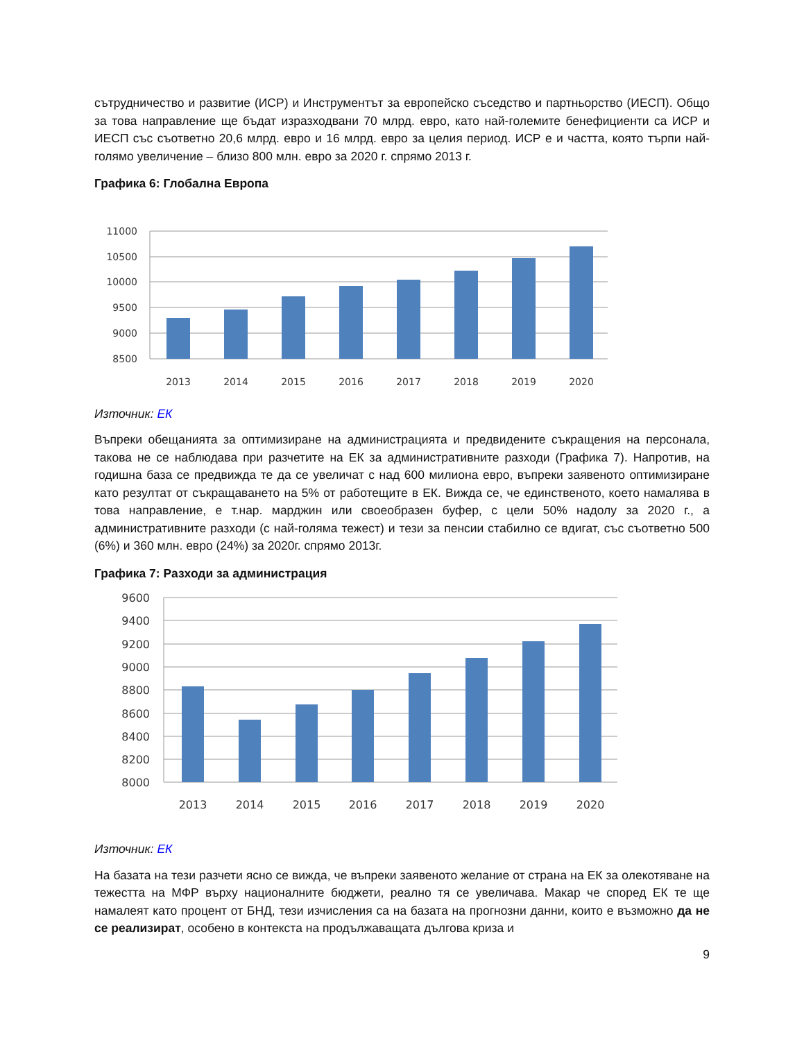сътрудничество и развитие (ИСР) и Инструментът за европейско съседство и партньорство (ИЕСП). Общо за това направление ще бъдат изразходвани 70 млрд. евро, като най-големите бенефициенти са ИСР и ИЕСП със съответно 20,6 млрд. евро и 16 млрд. евро за целия период. ИСР е и частта, която търпи най-голямо увеличение – близо 800 млн. евро за 2020 г. спрямо 2013 г.
Графика 6: Глобална Европа
11000
10500
10000
9500
9000
8500
2013
2014
2015
2016
2017
2018
2019
2020
Източник: ЕК
Въпреки обещанията за оптимизиране на администрацията и предвидените съкращения на персонала, такова не се наблюдава при разчетите на ЕК за административните разходи (Графика 7). Напротив, на годишна база се предвижда те да се увеличат с над 600 милиона евро, въпреки заявеното оптимизиране като резултат от съкращаването на 5% от работещите в ЕК. Вижда се, че единственото, което намалява в това направление, е т.нар. марджин или своеобразен буфер, с цели 50% надолу за 2020 г., а административните разходи (с най-голяма тежест) и тези за пенсии стабилно се вдигат, със съответно 500 (6%) и 360 млн. евро (24%) за 2020г. спрямо 2013г.
Графика 7: Разходи за администрация
9600
9400
9200
9000
8800
8600
8400
8200
8000
2013
2014
2015
2016
2017
2018
2019
2020
Източник: ЕК
На базата на тези разчети ясно се вижда, че въпреки заявеното желание от страна на ЕК за олекотяване на тежестта на МФР върху националните бюджети, реално тя се увеличава. Макар че според ЕК те ще намалеят като процент от БНД, тези изчисления са на базата на прогнозни данни, които е възможно да не се реализират, особено в контекста на продължаващата дългова криза и
9